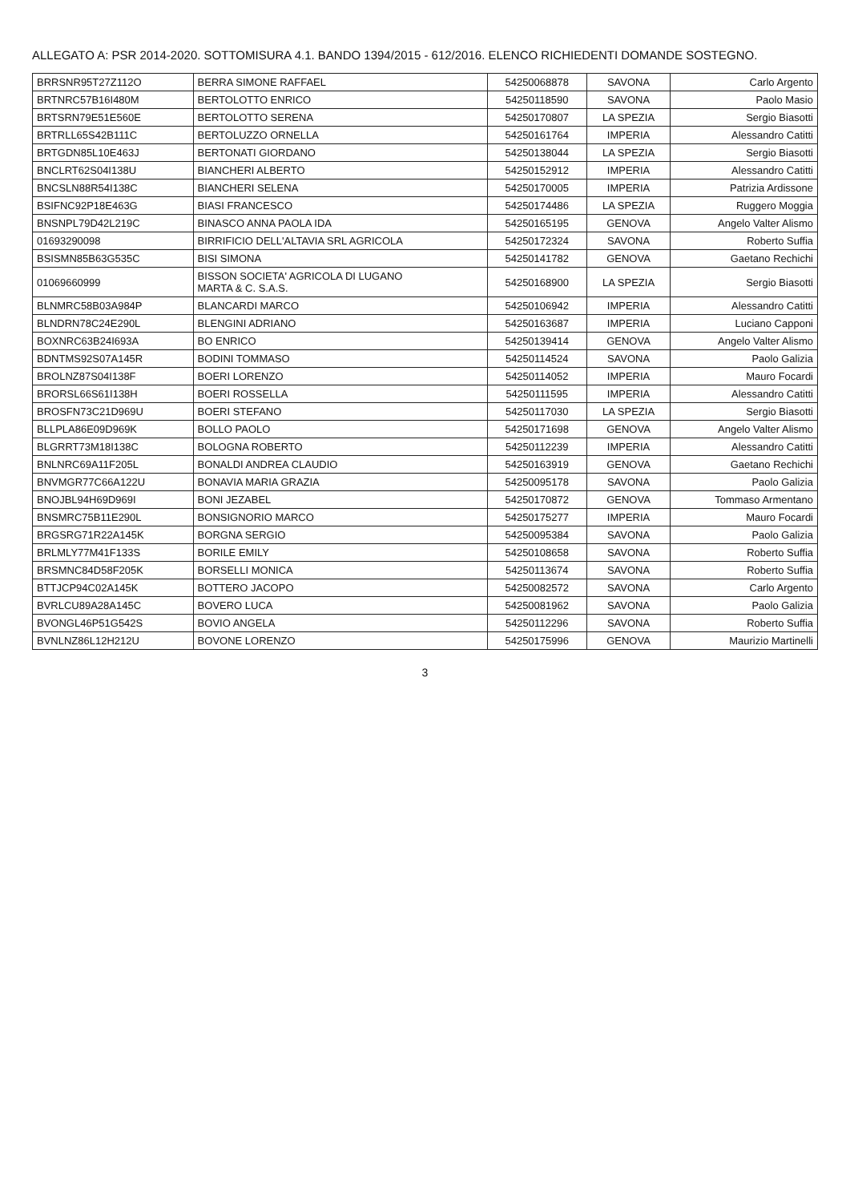ALLEGATO A: PSR 2014-2020. SOTTOMISURA 4.1. BANDO 1394/2015 - 612/2016. ELENCO RICHIEDENTI DOMANDE SOSTEGNO.
| BRRSNR95T27Z112O | BERRA SIMONE RAFFAEL | 54250068878 | SAVONA | Carlo Argento |
| BRTNRC57B16I480M | BERTOLOTTO ENRICO | 54250118590 | SAVONA | Paolo Masio |
| BRTSRN79E51E560E | BERTOLOTTO SERENA | 54250170807 | LA SPEZIA | Sergio Biasotti |
| BRTRLL65S42B111C | BERTOLUZZO ORNELLA | 54250161764 | IMPERIA | Alessandro Catitti |
| BRTGDN85L10E463J | BERTONATI GIORDANO | 54250138044 | LA SPEZIA | Sergio Biasotti |
| BNCLRT62S04I138U | BIANCHERI ALBERTO | 54250152912 | IMPERIA | Alessandro Catitti |
| BNCSLN88R54I138C | BIANCHERI SELENA | 54250170005 | IMPERIA | Patrizia Ardissone |
| BSIFNC92P18E463G | BIASI FRANCESCO | 54250174486 | LA SPEZIA | Ruggero Moggia |
| BNSNPL79D42L219C | BINASCO ANNA PAOLA IDA | 54250165195 | GENOVA | Angelo Valter Alismo |
| 01693290098 | BIRRIFICIO DELL'ALTAVIA SRL AGRICOLA | 54250172324 | SAVONA | Roberto Suffia |
| BSISMN85B63G535C | BISI SIMONA | 54250141782 | GENOVA | Gaetano Rechichi |
| 01069660999 | BISSON SOCIETA' AGRICOLA DI LUGANO MARTA & C. S.A.S. | 54250168900 | LA SPEZIA | Sergio Biasotti |
| BLNMRC58B03A984P | BLANCARDI MARCO | 54250106942 | IMPERIA | Alessandro Catitti |
| BLNDRN78C24E290L | BLENGINI ADRIANO | 54250163687 | IMPERIA | Luciano Capponi |
| BOXNRC63B24I693A | BO ENRICO | 54250139414 | GENOVA | Angelo Valter Alismo |
| BDNTMS92S07A145R | BODINI TOMMASO | 54250114524 | SAVONA | Paolo Galizia |
| BROLNZ87S04I138F | BOERI LORENZO | 54250114052 | IMPERIA | Mauro Focardi |
| BRORSL66S61I138H | BOERI ROSSELLA | 54250111595 | IMPERIA | Alessandro Catitti |
| BROSFN73C21D969U | BOERI STEFANO | 54250117030 | LA SPEZIA | Sergio Biasotti |
| BLLPLA86E09D969K | BOLLO PAOLO | 54250171698 | GENOVA | Angelo Valter Alismo |
| BLGRRT73M18I138C | BOLOGNA ROBERTO | 54250112239 | IMPERIA | Alessandro Catitti |
| BNLNRC69A11F205L | BONALDI ANDREA CLAUDIO | 54250163919 | GENOVA | Gaetano Rechichi |
| BNVMGR77C66A122U | BONAVIA MARIA GRAZIA | 54250095178 | SAVONA | Paolo Galizia |
| BNOJBL94H69D969I | BONI JEZABEL | 54250170872 | GENOVA | Tommaso Armentano |
| BNSMRC75B11E290L | BONSIGNORIO MARCO | 54250175277 | IMPERIA | Mauro Focardi |
| BRGSRG71R22A145K | BORGNA SERGIO | 54250095384 | SAVONA | Paolo Galizia |
| BRLMLY77M41F133S | BORILE EMILY | 54250108658 | SAVONA | Roberto Suffia |
| BRSMNC84D58F205K | BORSELLI MONICA | 54250113674 | SAVONA | Roberto Suffia |
| BTTJCP94C02A145K | BOTTERO JACOPO | 54250082572 | SAVONA | Carlo Argento |
| BVRLCU89A28A145C | BOVERO LUCA | 54250081962 | SAVONA | Paolo Galizia |
| BVONGL46P51G542S | BOVIO ANGELA | 54250112296 | SAVONA | Roberto Suffia |
| BVNLNZ86L12H212U | BOVONE LORENZO | 54250175996 | GENOVA | Maurizio Martinelli |
3